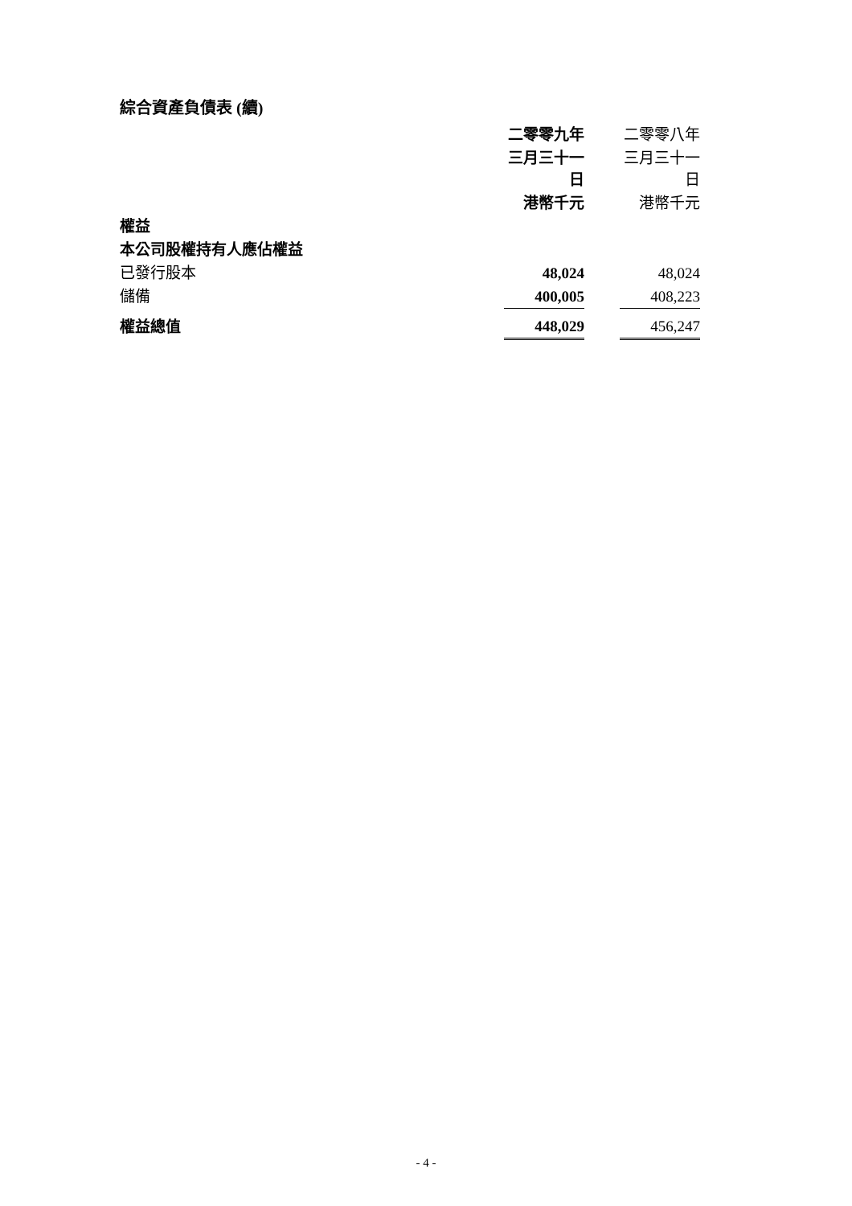綜合資產負債表 (續)
| | 二零零九年 | | 二零零八年 |
| | 三月三十一日 | | 三月三十一日 |
| | 港幣千元 | | 港幣千元 |
| 權益 | | | |
| 本公司股權持有人應佔權益 | | | |
| 已發行股本 | 48,024 | | 48,024 |
| 儲備 | 400,005 | | 408,223 |
| 權益總值 | 448,029 | | 456,247 |
- 4 -